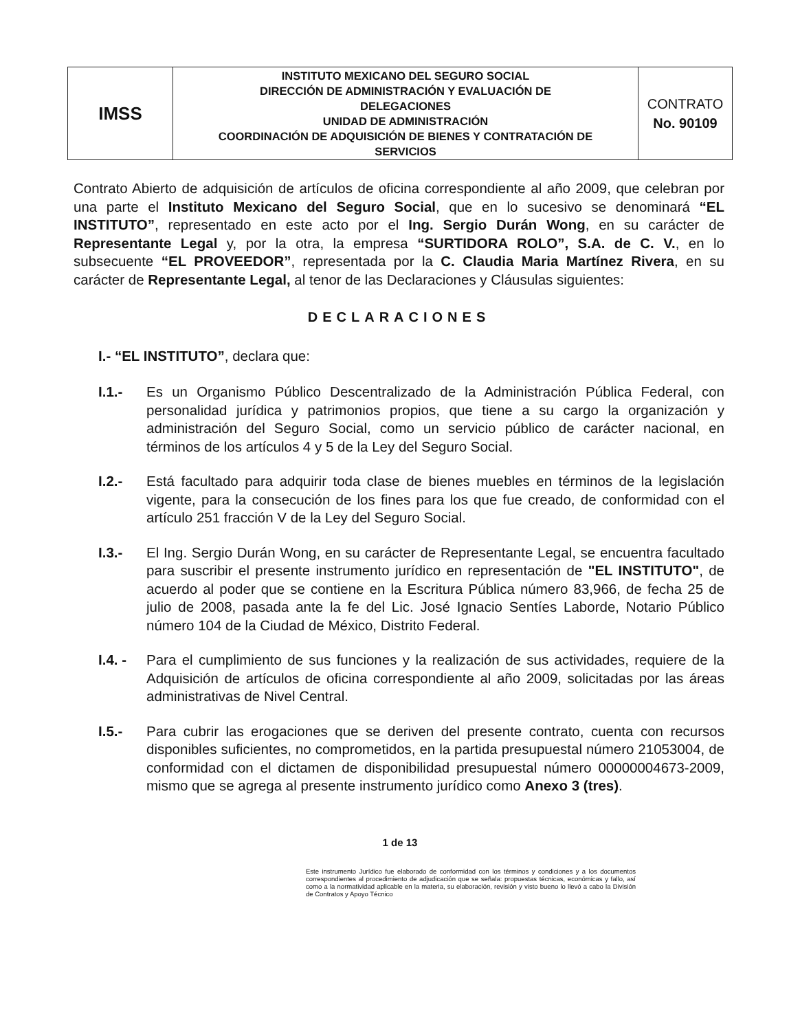| IMSS | INSTITUTO MEXICANO DEL SEGURO SOCIAL DIRECCIÓN DE ADMINISTRACIÓN Y EVALUACIÓN DE DELEGACIONES UNIDAD DE ADMINISTRACIÓN COORDINACIÓN DE ADQUISICIÓN DE BIENES Y CONTRATACIÓN DE SERVICIOS | CONTRATO No. 90109 |
Contrato Abierto de adquisición de artículos de oficina correspondiente al año 2009, que celebran por una parte el Instituto Mexicano del Seguro Social, que en lo sucesivo se denominará “EL INSTITUTO”, representado en este acto por el Ing. Sergio Durán Wong, en su carácter de Representante Legal y, por la otra, la empresa “SURTIDORA ROLO”, S.A. de C. V., en lo subsecuente “EL PROVEEDOR”, representada por la C. Claudia Maria Martínez Rivera, en su carácter de Representante Legal, al tenor de las Declaraciones y Cláusulas siguientes:
DECLARACIONES
I.- “EL INSTITUTO”, declara que:
I.1.- Es un Organismo Público Descentralizado de la Administración Pública Federal, con personalidad jurídica y patrimonios propios, que tiene a su cargo la organización y administración del Seguro Social, como un servicio público de carácter nacional, en términos de los artículos 4 y 5 de la Ley del Seguro Social.
I.2.- Está facultado para adquirir toda clase de bienes muebles en términos de la legislación vigente, para la consecución de los fines para los que fue creado, de conformidad con el artículo 251 fracción V de la Ley del Seguro Social.
I.3.- El Ing. Sergio Durán Wong, en su carácter de Representante Legal, se encuentra facultado para suscribir el presente instrumento jurídico en representación de "EL INSTITUTO", de acuerdo al poder que se contiene en la Escritura Pública número 83,966, de fecha 25 de julio de 2008, pasada ante la fe del Lic. José Ignacio Sentíes Laborde, Notario Público número 104 de la Ciudad de México, Distrito Federal.
I.4. -
Para el cumplimiento de sus funciones y la realización de sus actividades, requiere de la Adquisición de artículos de oficina correspondiente al año 2009, solicitadas por las áreas administrativas de Nivel Central.
I.5.- Para cubrir las erogaciones que se deriven del presente contrato, cuenta con recursos disponibles suficientes, no comprometidos, en la partida presupuestal número 21053004, de conformidad con el dictamen de disponibilidad presupuestal número 00000004673-2009, mismo que se agrega al presente instrumento jurídico como Anexo 3 (tres).
1 de 13
Este instrumento Jurídico fue elaborado de conformidad con los términos y condiciones y a los documentos correspondientes al procedimiento de adjudicación que se señala: propuestas técnicas, económicas y fallo, así como a la normatividad aplicable en la materia, su elaboración, revisión y visto bueno lo llevó a cabo la División de Contratos y Apoyo Técnico